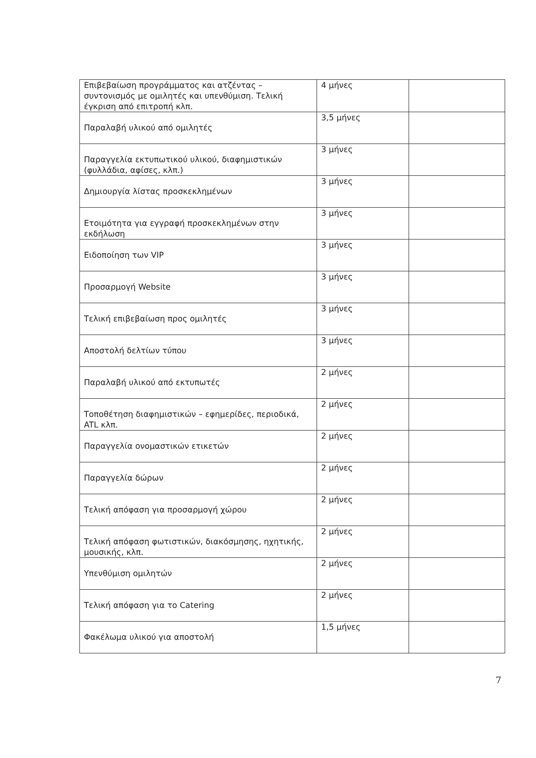| Επιβεβαίωση προγράμματος και ατζέντας – συντονισμός με ομιλητές και υπενθύμιση. Τελική έγκριση από επιτροπή κλπ. | 4 μήνες | |
| Παραλαβή υλικού από ομιλητές | 3,5 μήνες | |
| Παραγγελία εκτυπωτικού υλικού, διαφημιστικών (φυλλάδια, αφίσες, κλπ.) | 3 μήνες | |
| Δημιουργία λίστας προσκεκλημένων | 3 μήνες | |
| Ετοιμότητα για εγγραφή προσκεκλημένων στην εκδήλωση | 3 μήνες | |
| Ειδοποίηση των VIP | 3 μήνες | |
| Προσαρμογή Website | 3 μήνες | |
| Τελική επιβεβαίωση προς ομιλητές | 3 μήνες | |
| Αποστολή δελτίων τύπου | 3 μήνες | |
| Παραλαβή υλικού από εκτυπωτές | 2 μήνες | |
| Τοποθέτηση διαφημιστικών – εφημερίδες, περιοδικά, ATL κλπ. | 2 μήνες | |
| Παραγγελία ονομαστικών ετικετών | 2 μήνες | |
| Παραγγελία δώρων | 2 μήνες | |
| Τελική απόφαση για προσαρμογή χώρου | 2 μήνες | |
| Τελική απόφαση φωτιστικών, διακόσμησης, ηχητικής, μουσικής, κλπ. | 2 μήνες | |
| Υπενθύμιση ομιλητών | 2 μήνες | |
| Τελική απόφαση για το Catering | 2 μήνες | |
| Φακέλωμα υλικού για αποστολή | 1,5 μήνες | |
7